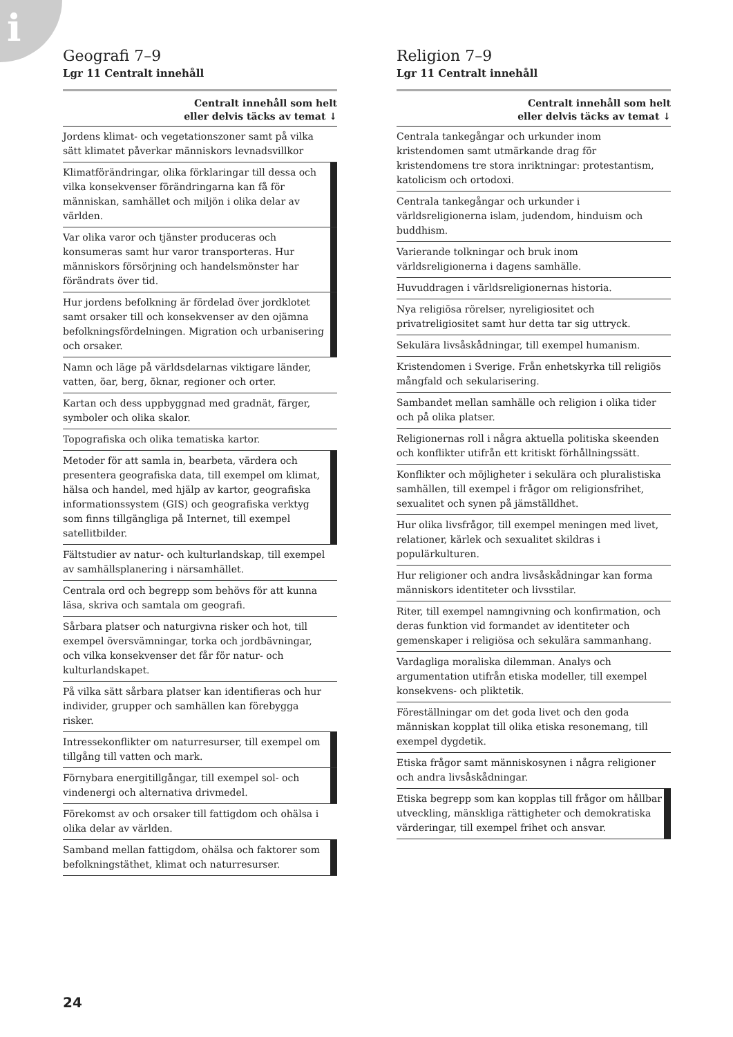i
Geografi 7–9
Lgr 11 Centralt innehåll
| Centralt innehåll som helt eller delvis täcks av temat ↓ | |
| --- | --- |
| Jordens klimat- och vegetationszoner samt på vilka sätt klimatet påverkar människors levnadsvillkor | |
| Klimatförändringar, olika förklaringar till dessa och vilka konsekvenser förändringarna kan få för människan, samhället och miljön i olika delar av världen. | |
| Var olika varor och tjänster produceras och konsumeras samt hur varor transporteras. Hur människors försörjning och handelsmönster har förändrats över tid. | |
| Hur jordens befolkning är fördelad över jordklotet samt orsaker till och konsekvenser av den ojämna befolkningsfördelningen. Migration och urbanisering och orsaker. | |
| Namn och läge på världsdelarnas viktigare länder, vatten, öar, berg, öknar, regioner och orter. | |
| Kartan och dess uppbyggnad med gradnät, färger, symboler och olika skalor. | |
| Topografiska och olika tematiska kartor. | |
| Metoder för att samla in, bearbeta, värdera och presentera geografiska data, till exempel om klimat, hälsa och handel, med hjälp av kartor, geografiska informationssystem (GIS) och geografiska verktyg som finns tillgängliga på Internet, till exempel satellitbilder. | |
| Fältstudier av natur- och kulturlandskap, till exempel av samhällsplanering i närsamhället. | |
| Centrala ord och begrepp som behövs för att kunna läsa, skriva och samtala om geografi. | |
| Sårbara platser och naturgivna risker och hot, till exempel översvämningar, torka och jordbävningar, och vilka konsekvenser det får för natur- och kulturlandskapet. | |
| På vilka sätt sårbara platser kan identifieras och hur individer, grupper och samhällen kan förebygga risker. | |
| Intressekonflikter om naturresurser, till exempel om tillgång till vatten och mark. | |
| Förnybara energitillgångar, till exempel sol- och vindenergi och alternativa drivmedel. | |
| Förekomst av och orsaker till fattigdom och ohälsa i olika delar av världen. | |
| Samband mellan fattigdom, ohälsa och faktorer som befolkningstäthet, klimat och naturresurser. | |
Religion 7–9
Lgr 11 Centralt innehåll
| Centralt innehåll som helt eller delvis täcks av temat ↓ | |
| --- | --- |
| Centrala tankegångar och urkunder inom kristendomen samt utmärkande drag för kristendomens tre stora inriktningar: protestantism, katolicism och ortodoxi. | |
| Centrala tankegångar och urkunder i världsreligionerna islam, judendom, hinduism och buddhism. | |
| Varierande tolkningar och bruk inom världsreligionerna i dagens samhälle. | |
| Huvuddragen i världsreligionernas historia. | |
| Nya religiösa rörelser, nyreligiositet och privatreligiositet samt hur detta tar sig uttryck. | |
| Sekulära livsåskådningar, till exempel humanism. | |
| Kristendomen i Sverige. Från enhetskyrka till religiös mångfald och sekularisering. | |
| Sambandet mellan samhälle och religion i olika tider och på olika platser. | |
| Religionernas roll i några aktuella politiska skeenden och konflikter utifrån ett kritiskt förhållningssätt. | |
| Konflikter och möjligheter i sekulära och pluralistiska samhällen, till exempel i frågor om religionsfrihet, sexualitet och synen på jämställdhet. | |
| Hur olika livsfrågor, till exempel meningen med livet, relationer, kärlek och sexualitet skildras i populärkulturen. | |
| Hur religioner och andra livsåskådningar kan forma människors identiteter och livsstilar. | |
| Riter, till exempel namngivning och konfirmation, och deras funktion vid formandet av identiteter och gemenskaper i religiösa och sekulära sammanhang. | |
| Vardagliga moraliska dilemman. Analys och argumentation utifrån etiska modeller, till exempel konsekvens- och pliktetik. | |
| Föreställningar om det goda livet och den goda människan kopplat till olika etiska resonemang, till exempel dygdetik. | |
| Etiska frågor samt människosynen i några religioner och andra livsåskådningar. | |
| Etiska begrepp som kan kopplas till frågor om hållbar utveckling, mänskliga rättigheter och demokratiska värderingar, till exempel frihet och ansvar. | |
24